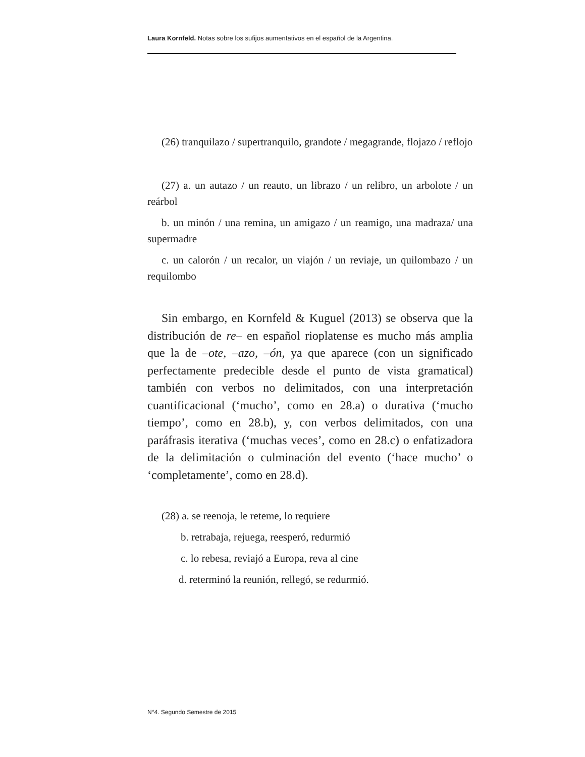Laura Kornfeld. Notas sobre los sufijos aumentativos en el español de la Argentina.
(26) tranquilazo / supertranquilo, grandote / megagrande, flojazo / reflojo
(27) a. un autazo / un reauto, un librazo / un relibro, un arbolote / un reárbol
b. un minón / una remina, un amigazo / un reamigo, una madraza/ una supermadre
c. un calorón / un recalor, un viajón / un reviaje, un quilombazo / un requilombo
Sin embargo, en Kornfeld & Kuguel (2013) se observa que la distribución de re– en español rioplatense es mucho más amplia que la de –ote, –azo, –ón, ya que aparece (con un significado perfectamente predecible desde el punto de vista gramatical) también con verbos no delimitados, con una interpretación cuantificacional (‘mucho’, como en 28.a) o durativa (‘mucho tiempo’, como en 28.b), y, con verbos delimitados, con una paráfrasis iterativa (‘muchas veces’, como en 28.c) o enfatizadora de la delimitación o culminación del evento (‘hace mucho’ o ‘completamente’, como en 28.d).
(28) a. se reenoja, le reteme, lo requiere
b. retrabaja, rejuega, reesperó, redurmió
c. lo rebesa, reviajó a Europa, reva al cine
d. reterminó la reunión, rellegó, se redurmió.
N°4. Segundo Semestre de 2015